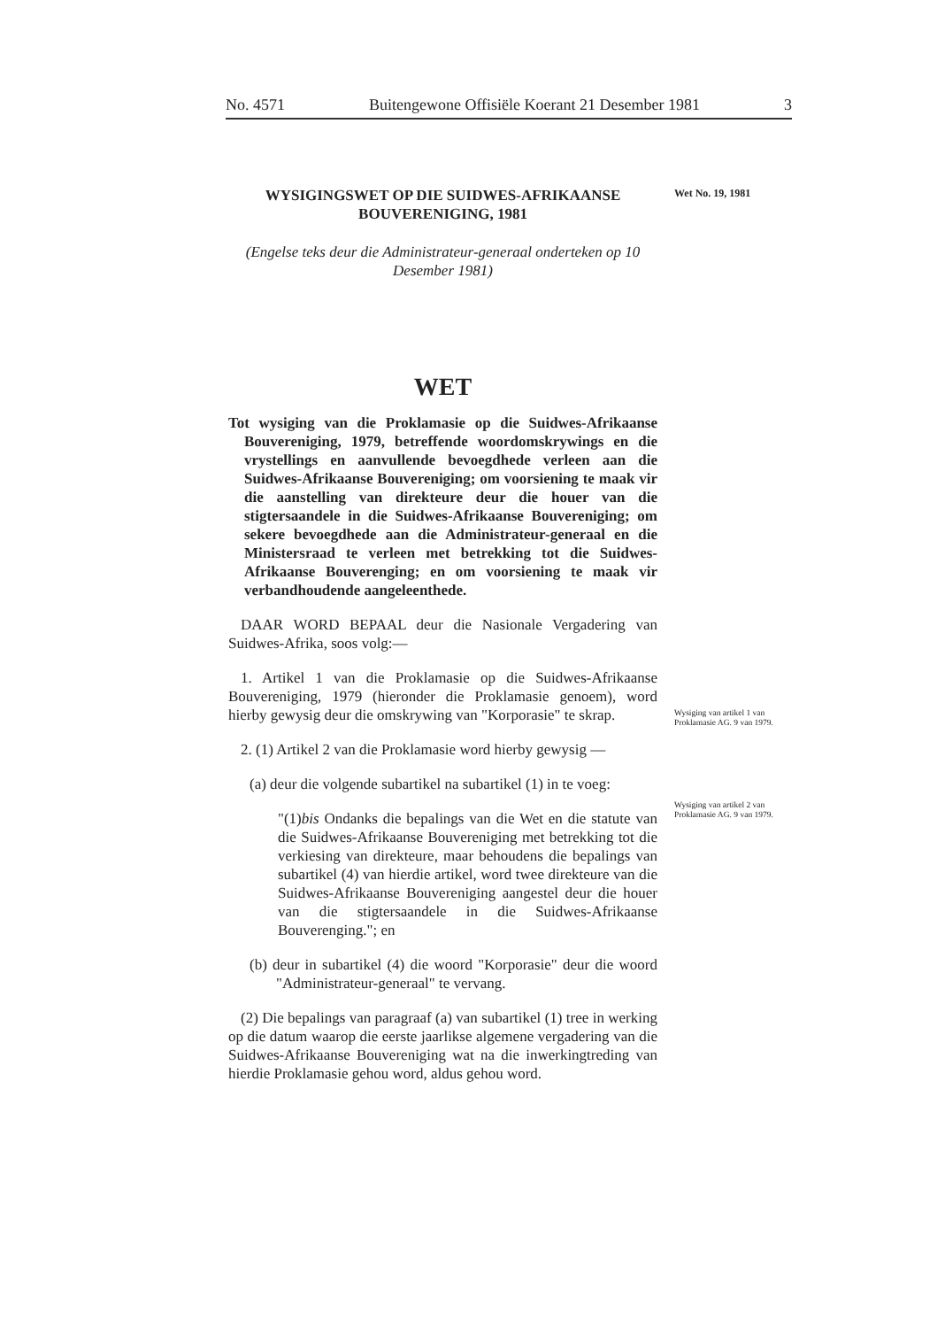No. 4571 Buitengewone Offisiële Koerant 21 Desember 1981 3
Wet No. 19, 1981
Wysiging van artikel 1 van Proklamasie AG. 9 van 1979.
Wysiging van artikel 2 van Proklamasie AG. 9 van 1979.
WYSIGINGSWET OP DIE SUIDWES-AFRIKAANSE BOUVERENIGING, 1981
(Engelse teks deur die Administrateur-generaal onderteken op 10 Desember 1981)
WET
Tot wysiging van die Proklamasie op die Suidwes-Afrikaanse Bouvereniging, 1979, betreffende woordomskrywings en die vrystellings en aanvullende bevoegdhede verleen aan die Suidwes-Afrikaanse Bouvereniging; om voorsiening te maak vir die aanstelling van direkteure deur die houer van die stigtersaandele in die Suidwes-Afrikaanse Bouvereniging; om sekere bevoegdhede aan die Administrateur-generaal en die Ministersraad te verleen met betrekking tot die Suidwes-Afrikaanse Bouverenging; en om voorsiening te maak vir verbandhoudende aangeleenthede.
DAAR WORD BEPAAL deur die Nasionale Vergadering van Suidwes-Afrika, soos volg:—
1. Artikel 1 van die Proklamasie op die Suidwes-Afrikaanse Bouvereniging, 1979 (hieronder die Proklamasie genoem), word hierby gewysig deur die omskrywing van "Korporasie" te skrap.
2. (1) Artikel 2 van die Proklamasie word hierby gewysig —
(a) deur die volgende subartikel na subartikel (1) in te voeg:
"(1)bis Ondanks die bepalings van die Wet en die statute van die Suidwes-Afrikaanse Bouvereniging met betrekking tot die verkiesing van direkteure, maar behoudens die bepalings van subartikel (4) van hierdie artikel, word twee direkteure van die Suidwes-Afrikaanse Bouvereniging aangestel deur die houer van die stigtersaandele in die Suidwes-Afrikaanse Bouverenging."; en
(b) deur in subartikel (4) die woord "Korporasie" deur die woord "Administrateur-generaal" te vervang.
(2) Die bepalings van paragraaf (a) van subartikel (1) tree in werking op die datum waarop die eerste jaarlikse algemene vergadering van die Suidwes-Afrikaanse Bouvereniging wat na die inwerkingtreding van hierdie Proklamasie gehou word, aldus gehou word.